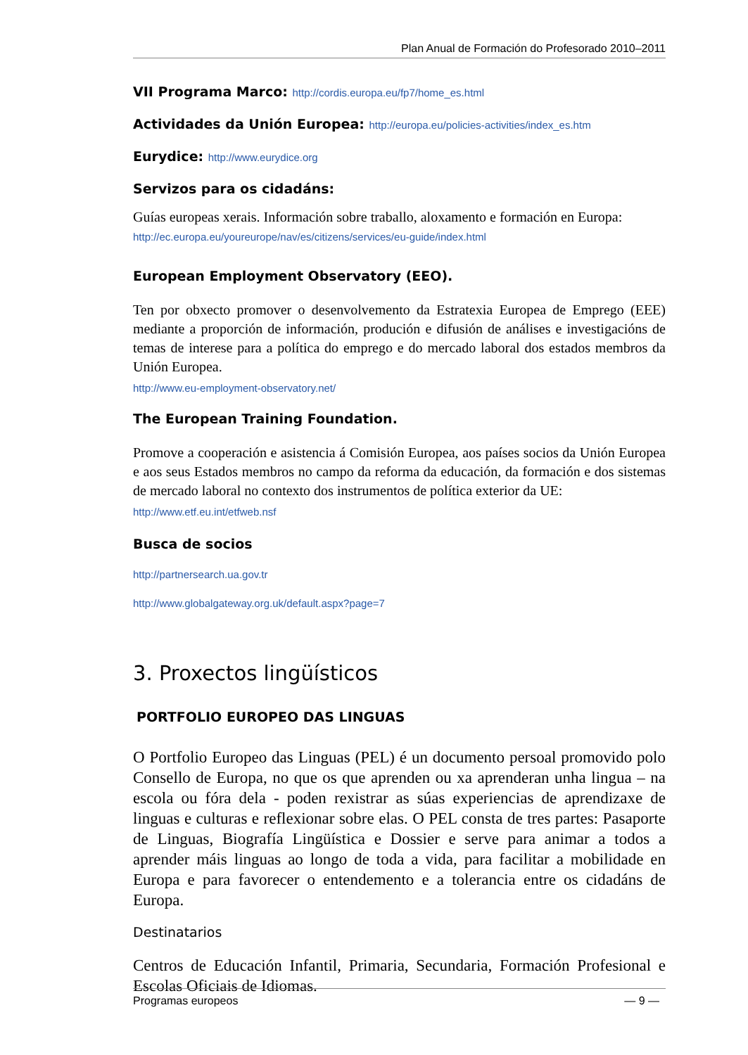Plan Anual de Formación do Profesorado 2010–2011
VII Programa Marco: http://cordis.europa.eu/fp7/home_es.html
Actividades da Unión Europea: http://europa.eu/policies-activities/index_es.htm
Eurydice: http://www.eurydice.org
Servizos para os cidadáns:
Guías europeas xerais. Información sobre traballo, aloxamento e formación en Europa:
http://ec.europa.eu/youreurope/nav/es/citizens/services/eu-guide/index.html
European Employment Observatory (EEO).
Ten por obxecto promover o desenvolvemento da Estratexia Europea de Emprego (EEE) mediante a proporción de información, produción e difusión de análises e investigacións de temas de interese para a política do emprego e do mercado laboral dos estados membros da Unión Europea.
http://www.eu-employment-observatory.net/
The European Training Foundation.
Promove a cooperación e asistencia á Comisión Europea, aos países socios da Unión Europea e aos seus Estados membros no campo da reforma da educación, da formación e dos sistemas de mercado laboral no contexto dos instrumentos de política exterior da UE:
http://www.etf.eu.int/etfweb.nsf
Busca de socios
http://partnersearch.ua.gov.tr
http://www.globalgateway.org.uk/default.aspx?page=7
3. Proxectos lingüísticos
PORTFOLIO EUROPEO DAS LINGUAS
O Portfolio Europeo das Linguas (PEL) é un documento persoal promovido polo Consello de Europa, no que os que aprenden ou xa aprenderan unha lingua – na escola ou fóra dela - poden rexistrar as súas experiencias de aprendizaxe de linguas e culturas e reflexionar sobre elas. O PEL consta de tres partes: Pasaporte de Linguas, Biografía Lingüística e Dossier e serve para animar a todos a aprender máis linguas ao longo de toda a vida, para facilitar a mobilidade en Europa e para favorecer o entendemento e a tolerancia entre os cidadáns de Europa.
Destinatarios
Centros de Educación Infantil, Primaria, Secundaria, Formación Profesional e Escolas Oficiais de Idiomas.
Programas europeos — 9 —